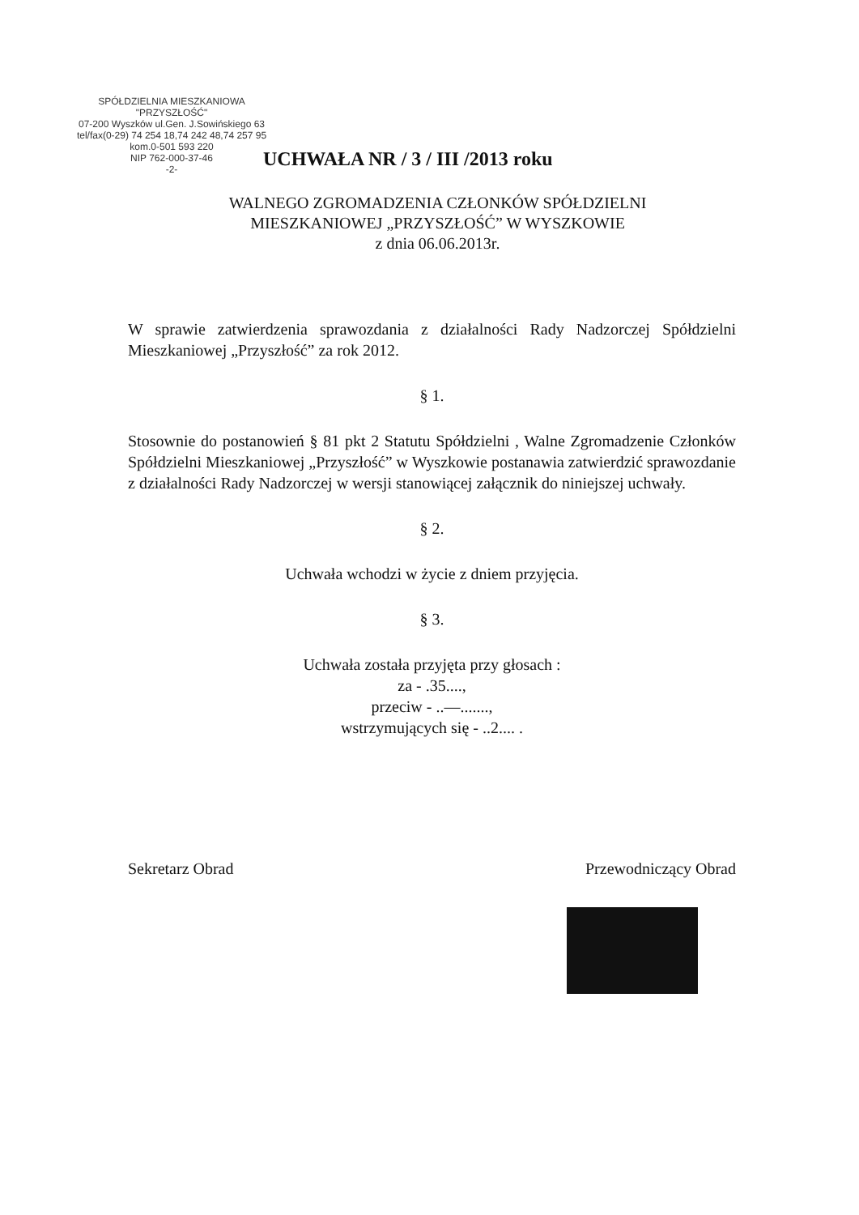SPÓŁDZIELNIA MIESZKANIOWA
"PRZYSZŁOŚĆ"
07-200 Wyszków ul.Gen. J.Sowińskiego 63
tel/fax(0-29) 74 254 18,74 242 48,74 257 95 kom.0-501 593 220
NIP 762-000-37-46
-2-
UCHWAŁA NR / 3 / III /2013 roku
WALNEGO ZGROMADZENIA CZŁONKÓW SPÓŁDZIELNI
MIESZKANIOWEJ „PRZYSZŁOŚĆ” W WYSZKOWIE
z dnia 06.06.2013r.
W sprawie zatwierdzenia sprawozdania z działalności Rady Nadzorczej Spółdzielni Mieszkaniowej „Przyszłość” za rok 2012.
§ 1.
Stosownie do postanowień § 81 pkt 2 Statutu Spółdzielni , Walne Zgromadzenie Członków Spółdzielni Mieszkaniowej „Przyszłość” w Wyszkowie postanawia zatwierdzić sprawozdanie z działalności Rady Nadzorczej w wersji stanowiącej załącznik do niniejszej uchwały.
§ 2.
Uchwała wchodzi w życie z dniem przyjęcia.
§ 3.
Uchwała została przyjęta przy głosach :
za - .35....,
przeciw - ..—.......,
wstrzymujących się - ..2.... .
Sekretarz Obrad Przewodniczący Obrad